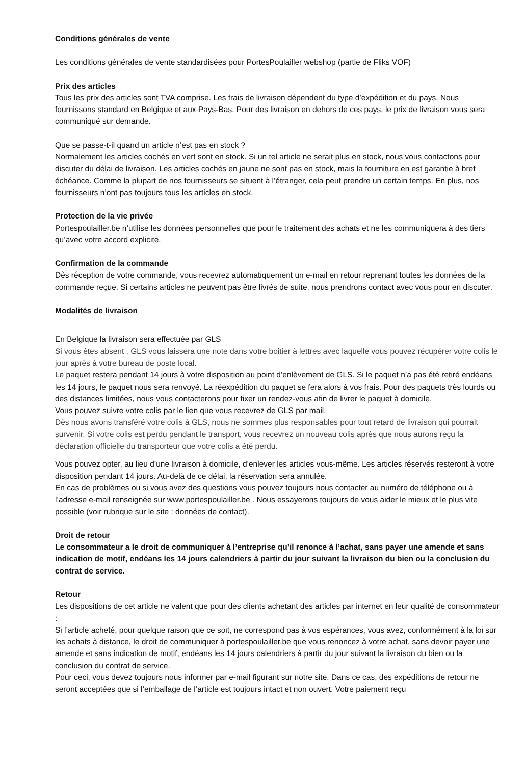Conditions générales de vente
Les conditions générales de vente standardisées pour PortesPoulailler webshop (partie de Fliks VOF)
Prix des articles
Tous les prix des articles sont TVA comprise. Les frais de livraison dépendent du type d’expédition et du pays. Nous fournissons standard en Belgique et aux Pays-Bas. Pour des livraison en dehors de ces pays, le prix de livraison vous sera communiqué sur demande.
Que se passe-t-il quand un article n’est pas en stock ?
Normalement les articles cochés en vert sont en stock. Si un tel article ne serait plus en stock, nous vous contactons pour discuter du délai de livraison. Les articles cochés en jaune ne sont pas en stock, mais la fourniture en est garantie à bref échéance. Comme la plupart de nos fournisseurs se situent à l’étranger, cela peut prendre un certain temps. En plus, nos fournisseurs n’ont pas toujours tous les articles en stock.
Protection de la vie privée
Portespoulailler.be n’utilise les données personnelles que pour le traitement des achats et ne les communiquera à des tiers qu’avec votre accord explicite.
Confirmation de la commande
Dès réception de votre commande, vous recevrez automatiquement un e-mail en retour reprenant toutes les données de la commande reçue. Si certains articles ne peuvent pas être livrés de suite, nous prendrons contact avec vous pour en discuter.
Modalités de livraison
En Belgique la livraison sera effectuée par GLS
Si vous êtes absent , GLS vous laissera une note dans votre boitier à lettres avec laquelle vous pouvez récupérer votre colis le jour après à votre bureau de poste local.
Le paquet restera pendant 14 jours à votre disposition au point d’enlèvement de GLS. Si le paquet n’a pas été retiré endéans les 14 jours, le paquet nous sera renvoyé. La réexpédition du paquet se fera alors à vos frais. Pour des paquets très lourds ou des distances limitées, nous vous contacterons pour fixer un rendez-vous afin de livrer le paquet à domicile.
Vous pouvez suivre votre colis par le lien que vous recevrez de GLS par mail.
Dès nous avons transféré votre colis à GLS, nous ne sommes plus responsables pour tout retard de livraison qui pourrait survenir. Si votre colis est perdu pendant le transport, vous recevrez un nouveau colis après que nous aurons reçu la déclaration officielle du transporteur que votre colis a été perdu.
Vous pouvez opter, au lieu d’une livraison à domicile, d’enlever les articles vous-même. Les articles réservés resteront à votre disposition pendant 14 jours. Au-delà de ce délai, la réservation sera annulée.
En cas de problèmes ou si vous avez des questions vous pouvez toujours nous contacter au numéro de téléphone ou à l’adresse e-mail renseignée sur www.portespoulailler.be . Nous essayerons toujours de vous aider le mieux et le plus vite possible (voir rubrique sur le site : données de contact).
Droit de retour
Le consommateur a le droit de communiquer à l’entreprise qu’il renonce à l’achat, sans payer une amende et sans indication de motif, endéans les 14 jours calendriers à partir du jour suivant la livraison du bien ou la conclusion du contrat de service.
Retour
Les dispositions de cet article ne valent que pour des clients achetant des articles par internet en leur qualité de consommateur :
Si l’article acheté, pour quelque raison que ce soit, ne correspond pas à vos espérances, vous avez, conformément à la loi sur les achats à distance, le droit de communiquer à portespoulailler.be que vous renoncez à votre achat, sans devoir payer une amende et sans indication de motif, endéans les 14 jours calendriers à partir du jour suivant la livraison du bien ou la conclusion du contrat de service.
Pour ceci, vous devez toujours nous informer par e-mail figurant sur notre site. Dans ce cas, des expéditions de retour ne seront acceptées que si l’emballage de l’article est toujours intact et non ouvert. Votre paiement reçu